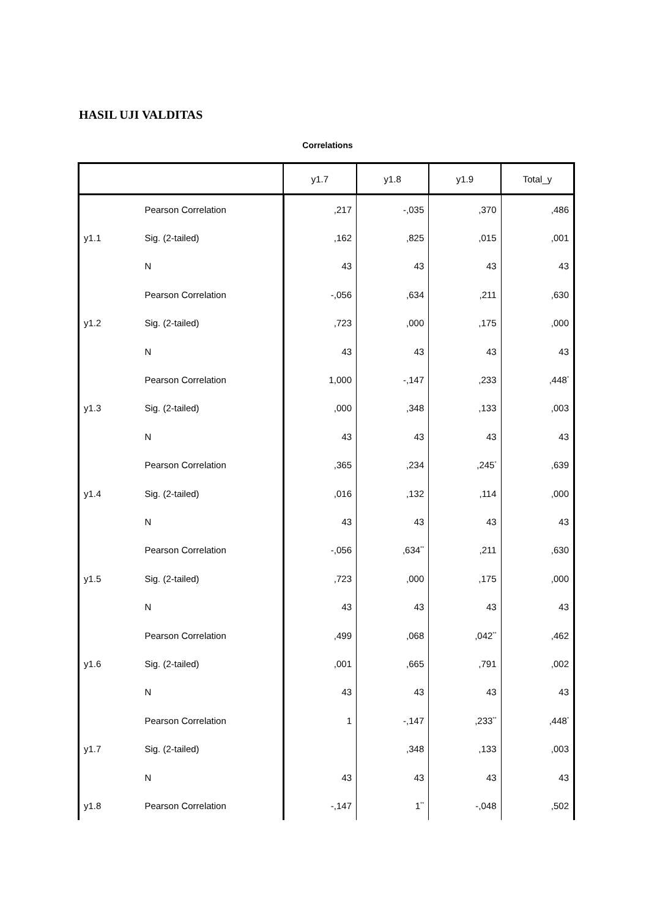HASIL UJI VALDITAS
Correlations
| | | y1.7 | y1.8 | y1.9 | Total_y |
| --- | --- | --- | --- | --- | --- |
| | Pearson Correlation | ,217 | -,035 | ,370 | ,486 |
| y1.1 | Sig. (2-tailed) | ,162 | ,825 | ,015 | ,001 |
| | N | 43 | 43 | 43 | 43 |
| | Pearson Correlation | -,056 | ,634 | ,211 | ,630 |
| y1.2 | Sig. (2-tailed) | ,723 | ,000 | ,175 | ,000 |
| | N | 43 | 43 | 43 | 43 |
| | Pearson Correlation | 1,000 | -,147 | ,233 | ,448<sup>*</sup> |
| y1.3 | Sig. (2-tailed) | ,000 | ,348 | ,133 | ,003 |
| | N | 43 | 43 | 43 | 43 |
| | Pearson Correlation | ,365 | ,234 | ,245<sup>*</sup> | ,639 |
| y1.4 | Sig. (2-tailed) | ,016 | ,132 | ,114 | ,000 |
| | N | 43 | 43 | 43 | 43 |
| | Pearson Correlation | -,056 | ,634<sup>**</sup> | ,211 | ,630 |
| y1.5 | Sig. (2-tailed) | ,723 | ,000 | ,175 | ,000 |
| | N | 43 | 43 | 43 | 43 |
| | Pearson Correlation | ,499 | ,068 | ,042<sup>**</sup> | ,462 |
| y1.6 | Sig. (2-tailed) | ,001 | ,665 | ,791 | ,002 |
| | N | 43 | 43 | 43 | 43 |
| | Pearson Correlation | 1 | -,147 | ,233<sup>**</sup> | ,448<sup>*</sup> |
| y1.7 | Sig. (2-tailed) | | ,348 | ,133 | ,003 |
| | N | 43 | 43 | 43 | 43 |
| y1.8 | Pearson Correlation | -,147 | 1<sup>**</sup> | -,048 | ,502 |